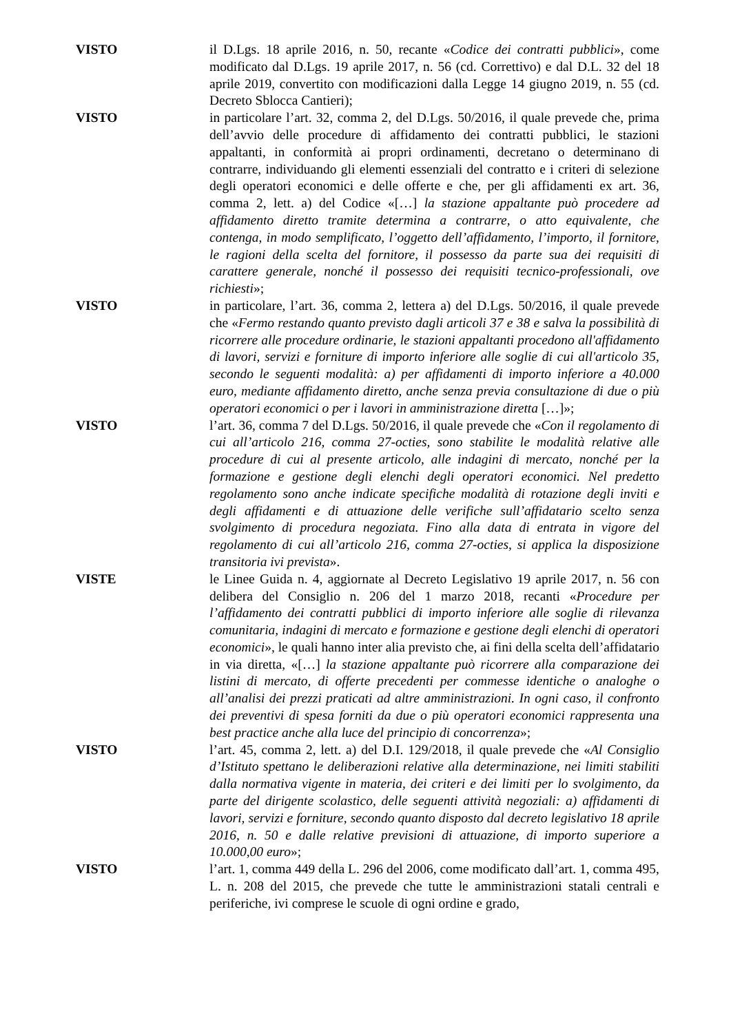VISTO il D.Lgs. 18 aprile 2016, n. 50, recante «Codice dei contratti pubblici», come modificato dal D.Lgs. 19 aprile 2017, n. 56 (cd. Correttivo) e dal D.L. 32 del 18 aprile 2019, convertito con modificazioni dalla Legge 14 giugno 2019, n. 55 (cd. Decreto Sblocca Cantieri);
VISTO in particolare l’art. 32, comma 2, del D.Lgs. 50/2016, il quale prevede che, prima dell’avvio delle procedure di affidamento dei contratti pubblici, le stazioni appaltanti, in conformità ai propri ordinamenti, decretano o determinano di contrarre, individuando gli elementi essenziali del contratto e i criteri di selezione degli operatori economici e delle offerte e che, per gli affidamenti ex art. 36, comma 2, lett. a) del Codice «[…] la stazione appaltante può procedere ad affidamento diretto tramite determina a contrarre, o atto equivalente, che contenga, in modo semplificato, l’oggetto dell’affidamento, l’importo, il fornitore, le ragioni della scelta del fornitore, il possesso da parte sua dei requisiti di carattere generale, nonché il possesso dei requisiti tecnico-professionali, ove richiesti»;
VISTO in particolare, l’art. 36, comma 2, lettera a) del D.Lgs. 50/2016, il quale prevede che «Fermo restando quanto previsto dagli articoli 37 e 38 e salva la possibilità di ricorrere alle procedure ordinarie, le stazioni appaltanti procedono all'affidamento di lavori, servizi e forniture di importo inferiore alle soglie di cui all'articolo 35, secondo le seguenti modalità: a) per affidamenti di importo inferiore a 40.000 euro, mediante affidamento diretto, anche senza previa consultazione di due o più operatori economici o per i lavori in amministrazione diretta […]»;
VISTO l’art. 36, comma 7 del D.Lgs. 50/2016, il quale prevede che «Con il regolamento di cui all’articolo 216, comma 27-octies, sono stabilite le modalità relative alle procedure di cui al presente articolo, alle indagini di mercato, nonché per la formazione e gestione degli elenchi degli operatori economici. Nel predetto regolamento sono anche indicate specifiche modalità di rotazione degli inviti e degli affidamenti e di attuazione delle verifiche sull’affidatario scelto senza svolgimento di procedura negoziata. Fino alla data di entrata in vigore del regolamento di cui all’articolo 216, comma 27-octies, si applica la disposizione transitoria ivi prevista».
VISTE le Linee Guida n. 4, aggiornate al Decreto Legislativo 19 aprile 2017, n. 56 con delibera del Consiglio n. 206 del 1 marzo 2018, recanti «Procedure per l’affidamento dei contratti pubblici di importo inferiore alle soglie di rilevanza comunitaria, indagini di mercato e formazione e gestione degli elenchi di operatori economici», le quali hanno inter alia previsto che, ai fini della scelta dell’affidatario in via diretta, «[…] la stazione appaltante può ricorrere alla comparazione dei listini di mercato, di offerte precedenti per commesse identiche o analoghe o all’analisi dei prezzi praticati ad altre amministrazioni. In ogni caso, il confronto dei preventivi di spesa forniti da due o più operatori economici rappresenta una best practice anche alla luce del principio di concorrenza»;
VISTO l’art. 45, comma 2, lett. a) del D.I. 129/2018, il quale prevede che «Al Consiglio d’Istituto spettano le deliberazioni relative alla determinazione, nei limiti stabiliti dalla normativa vigente in materia, dei criteri e dei limiti per lo svolgimento, da parte del dirigente scolastico, delle seguenti attività negoziali: a) affidamenti di lavori, servizi e forniture, secondo quanto disposto dal decreto legislativo 18 aprile 2016, n. 50 e dalle relative previsioni di attuazione, di importo superiore a 10.000,00 euro»;
VISTO l’art. 1, comma 449 della L. 296 del 2006, come modificato dall’art. 1, comma 495, L. n. 208 del 2015, che prevede che tutte le amministrazioni statali centrali e periferiche, ivi comprese le scuole di ogni ordine e grado,